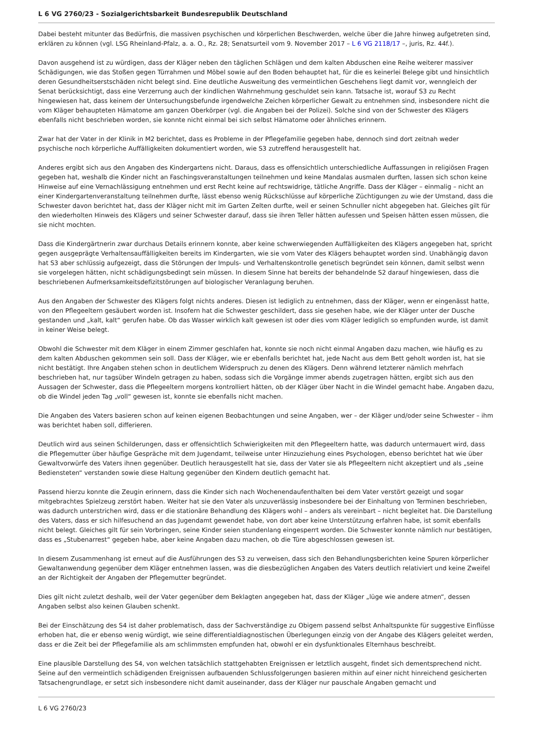L 6 VG 2760/23 - Sozialgerichtsbarkeit Bundesrepublik Deutschland
Dabei besteht mitunter das Bedürfnis, die massiven psychischen und körperlichen Beschwerden, welche über die Jahre hinweg aufgetreten sind, erklären zu können (vgl. LSG Rheinland-Pfalz, a. a. O., Rz. 28; Senatsurteil vom 9. November 2017 – L 6 VG 2118/17 –, juris, Rz. 44f.).
Davon ausgehend ist zu würdigen, dass der Kläger neben den täglichen Schlägen und dem kalten Abduschen eine Reihe weiterer massiver Schädigungen, wie das Stoßen gegen Türrahmen und Möbel sowie auf den Boden behauptet hat, für die es keinerlei Belege gibt und hinsichtlich deren Gesundheitserstschäden nicht belegt sind. Eine deutliche Ausweitung des vermeintlichen Geschehens liegt damit vor, wenngleich der Senat berücksichtigt, dass eine Verzerrung auch der kindlichen Wahrnehmung geschuldet sein kann. Tatsache ist, worauf S3 zu Recht hingewiesen hat, dass keinem der Untersuchungsbefunde irgendwelche Zeichen körperlicher Gewalt zu entnehmen sind, insbesondere nicht die vom Kläger behaupteten Hämatome am ganzen Oberkörper (vgl. die Angaben bei der Polizei). Solche sind von der Schwester des Klägers ebenfalls nicht beschrieben worden, sie konnte nicht einmal bei sich selbst Hämatome oder ähnliches erinnern.
Zwar hat der Vater in der Klinik in M2 berichtet, dass es Probleme in der Pflegefamilie gegeben habe, dennoch sind dort zeitnah weder psychische noch körperliche Auffälligkeiten dokumentiert worden, wie S3 zutreffend herausgestellt hat.
Anderes ergibt sich aus den Angaben des Kindergartens nicht. Daraus, dass es offensichtlich unterschiedliche Auffassungen in religiösen Fragen gegeben hat, weshalb die Kinder nicht an Faschingsveranstaltungen teilnehmen und keine Mandalas ausmalen durften, lassen sich schon keine Hinweise auf eine Vernachlässigung entnehmen und erst Recht keine auf rechtswidrige, tätliche Angriffe. Dass der Kläger – einmalig – nicht an einer Kindergartenveranstaltung teilnehmen durfte, lässt ebenso wenig Rückschlüsse auf körperliche Züchtigungen zu wie der Umstand, dass die Schwester davon berichtet hat, dass der Kläger nicht mit im Garten Zelten durfte, weil er seinen Schnuller nicht abgegeben hat. Gleiches gilt für den wiederholten Hinweis des Klägers und seiner Schwester darauf, dass sie ihren Teller hätten aufessen und Speisen hätten essen müssen, die sie nicht mochten.
Dass die Kindergärtnerin zwar durchaus Details erinnern konnte, aber keine schwerwiegenden Auffälligkeiten des Klägers angegeben hat, spricht gegen ausgeprägte Verhaltensauffälligkeiten bereits im Kindergarten, wie sie vom Vater des Klägers behauptet worden sind. Unabhängig davon hat S3 aber schlüssig aufgezeigt, dass die Störungen der Impuls- und Verhaltenskontrolle genetisch begründet sein können, damit selbst wenn sie vorgelegen hätten, nicht schädigungsbedingt sein müssen. In diesem Sinne hat bereits der behandelnde S2 darauf hingewiesen, dass die beschriebenen Aufmerksamkeitsdefizitstörungen auf biologischer Veranlagung beruhen.
Aus den Angaben der Schwester des Klägers folgt nichts anderes. Diesen ist lediglich zu entnehmen, dass der Kläger, wenn er eingenässt hatte, von den Pflegeeltern gesäubert worden ist. Insofern hat die Schwester geschildert, dass sie gesehen habe, wie der Kläger unter der Dusche gestanden und „kalt, kalt“ gerufen habe. Ob das Wasser wirklich kalt gewesen ist oder dies vom Kläger lediglich so empfunden wurde, ist damit in keiner Weise belegt.
Obwohl die Schwester mit dem Kläger in einem Zimmer geschlafen hat, konnte sie noch nicht einmal Angaben dazu machen, wie häufig es zu dem kalten Abduschen gekommen sein soll. Dass der Kläger, wie er ebenfalls berichtet hat, jede Nacht aus dem Bett geholt worden ist, hat sie nicht bestätigt. Ihre Angaben stehen schon in deutlichem Widerspruch zu denen des Klägers. Denn während letzterer nämlich mehrfach beschrieben hat, nur tagsüber Windeln getragen zu haben, sodass sich die Vorgänge immer abends zugetragen hätten, ergibt sich aus den Aussagen der Schwester, dass die Pflegeeltern morgens kontrolliert hätten, ob der Kläger über Nacht in die Windel gemacht habe. Angaben dazu, ob die Windel jeden Tag „voll“ gewesen ist, konnte sie ebenfalls nicht machen.
Die Angaben des Vaters basieren schon auf keinen eigenen Beobachtungen und seine Angaben, wer – der Kläger und/oder seine Schwester – ihm was berichtet haben soll, differieren.
Deutlich wird aus seinen Schilderungen, dass er offensichtlich Schwierigkeiten mit den Pflegeeltern hatte, was dadurch untermauert wird, dass die Pflegemutter über häufige Gespräche mit dem Jugendamt, teilweise unter Hinzuziehung eines Psychologen, ebenso berichtet hat wie über Gewaltvorwürfe des Vaters ihnen gegenüber. Deutlich herausgestellt hat sie, dass der Vater sie als Pflegeeltern nicht akzeptiert und als „seine Bediensteten“ verstanden sowie diese Haltung gegenüber den Kindern deutlich gemacht hat.
Passend hierzu konnte die Zeugin erinnern, dass die Kinder sich nach Wochenendaufenthalten bei dem Vater verstört gezeigt und sogar mitgebrachtes Spielzeug zerstört haben. Weiter hat sie den Vater als unzuverlässig insbesondere bei der Einhaltung von Terminen beschrieben, was dadurch unterstrichen wird, dass er die stationäre Behandlung des Klägers wohl – anders als vereinbart – nicht begleitet hat. Die Darstellung des Vaters, dass er sich hilfesuchend an das Jugendamt gewendet habe, von dort aber keine Unterstützung erfahren habe, ist somit ebenfalls nicht belegt. Gleiches gilt für sein Vorbringen, seine Kinder seien stundenlang eingesperrt worden. Die Schwester konnte nämlich nur bestätigen, dass es „Stubenarrest“ gegeben habe, aber keine Angaben dazu machen, ob die Türe abgeschlossen gewesen ist.
In diesem Zusammenhang ist erneut auf die Ausführungen des S3 zu verweisen, dass sich den Behandlungsberichten keine Spuren körperlicher Gewaltanwendung gegenüber dem Kläger entnehmen lassen, was die diesbezüglichen Angaben des Vaters deutlich relativiert und keine Zweifel an der Richtigkeit der Angaben der Pflegemutter begründet.
Dies gilt nicht zuletzt deshalb, weil der Vater gegenüber dem Beklagten angegeben hat, dass der Kläger „lüge wie andere atmen“, dessen Angaben selbst also keinen Glauben schenkt.
Bei der Einschätzung des S4 ist daher problematisch, dass der Sachverständige zu Obigem passend selbst Anhaltspunkte für suggestive Einflüsse erhoben hat, die er ebenso wenig würdigt, wie seine differentialdiagnostischen Überlegungen einzig von der Angabe des Klägers geleitet werden, dass er die Zeit bei der Pflegefamilie als am schlimmsten empfunden hat, obwohl er ein dysfunktionales Elternhaus beschreibt.
Eine plausible Darstellung des S4, von welchen tatsächlich stattgehabten Ereignissen er letztlich ausgeht, findet sich dementsprechend nicht. Seine auf den vermeintlich schädigenden Ereignissen aufbauenden Schlussfolgerungen basieren mithin auf einer nicht hinreichend gesicherten Tatsachengrundlage, er setzt sich insbesondere nicht damit auseinander, dass der Kläger nur pauschale Angaben gemacht und
L 6 VG 2760/23